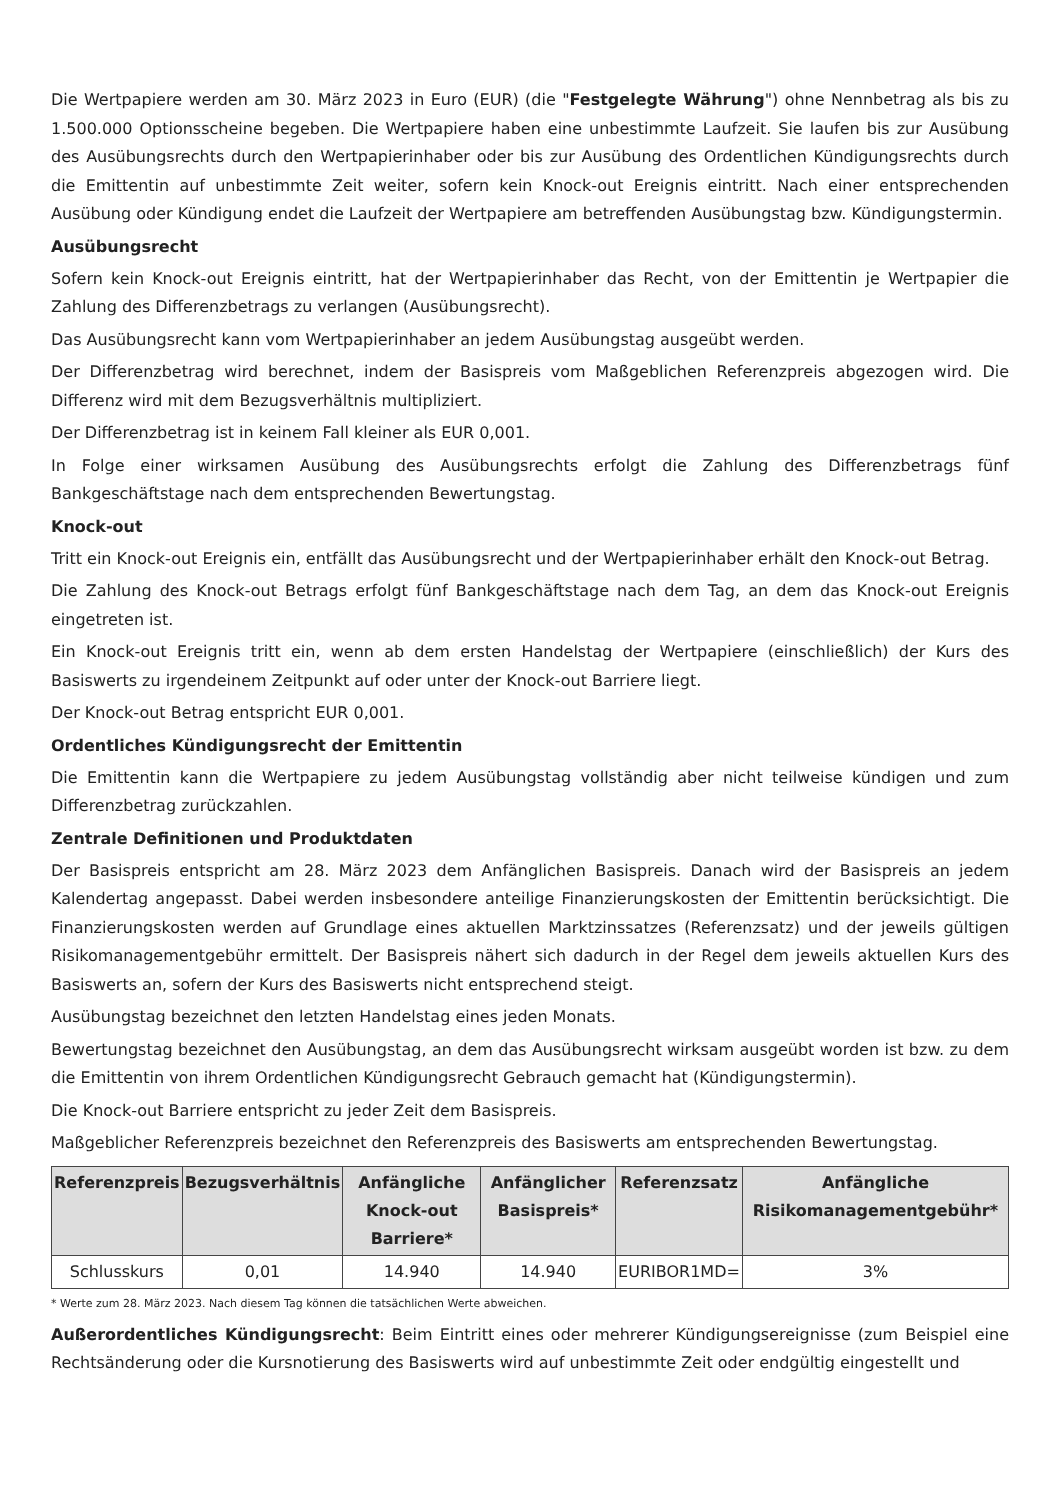Die Wertpapiere werden am 30. März 2023 in Euro (EUR) (die "Festgelegte Währung") ohne Nennbetrag als bis zu 1.500.000 Optionsscheine begeben. Die Wertpapiere haben eine unbestimmte Laufzeit. Sie laufen bis zur Ausübung des Ausübungsrechts durch den Wertpapierinhaber oder bis zur Ausübung des Ordentlichen Kündigungsrechts durch die Emittentin auf unbestimmte Zeit weiter, sofern kein Knock-out Ereignis eintritt. Nach einer entsprechenden Ausübung oder Kündigung endet die Laufzeit der Wertpapiere am betreffenden Ausübungstag bzw. Kündigungstermin.
Ausübungsrecht
Sofern kein Knock-out Ereignis eintritt, hat der Wertpapierinhaber das Recht, von der Emittentin je Wertpapier die Zahlung des Differenzbetrags zu verlangen (Ausübungsrecht).
Das Ausübungsrecht kann vom Wertpapierinhaber an jedem Ausübungstag ausgeübt werden.
Der Differenzbetrag wird berechnet, indem der Basispreis vom Maßgeblichen Referenzpreis abgezogen wird. Die Differenz wird mit dem Bezugsverhältnis multipliziert.
Der Differenzbetrag ist in keinem Fall kleiner als EUR 0,001.
In Folge einer wirksamen Ausübung des Ausübungsrechts erfolgt die Zahlung des Differenzbetrags fünf Bankgeschäftstage nach dem entsprechenden Bewertungstag.
Knock-out
Tritt ein Knock-out Ereignis ein, entfällt das Ausübungsrecht und der Wertpapierinhaber erhält den Knock-out Betrag.
Die Zahlung des Knock-out Betrags erfolgt fünf Bankgeschäftstage nach dem Tag, an dem das Knock-out Ereignis eingetreten ist.
Ein Knock-out Ereignis tritt ein, wenn ab dem ersten Handelstag der Wertpapiere (einschließlich) der Kurs des Basiswerts zu irgendeinem Zeitpunkt auf oder unter der Knock-out Barriere liegt.
Der Knock-out Betrag entspricht EUR 0,001.
Ordentliches Kündigungsrecht der Emittentin
Die Emittentin kann die Wertpapiere zu jedem Ausübungstag vollständig aber nicht teilweise kündigen und zum Differenzbetrag zurückzahlen.
Zentrale Definitionen und Produktdaten
Der Basispreis entspricht am 28. März 2023 dem Anfänglichen Basispreis. Danach wird der Basispreis an jedem Kalendertag angepasst. Dabei werden insbesondere anteilige Finanzierungskosten der Emittentin berücksichtigt. Die Finanzierungskosten werden auf Grundlage eines aktuellen Marktzinssatzes (Referenzsatz) und der jeweils gültigen Risikomanagementgebühr ermittelt. Der Basispreis nähert sich dadurch in der Regel dem jeweils aktuellen Kurs des Basiswerts an, sofern der Kurs des Basiswerts nicht entsprechend steigt.
Ausübungstag bezeichnet den letzten Handelstag eines jeden Monats.
Bewertungstag bezeichnet den Ausübungstag, an dem das Ausübungsrecht wirksam ausgeübt worden ist bzw. zu dem die Emittentin von ihrem Ordentlichen Kündigungsrecht Gebrauch gemacht hat (Kündigungstermin).
Die Knock-out Barriere entspricht zu jeder Zeit dem Basispreis.
Maßgeblicher Referenzpreis bezeichnet den Referenzpreis des Basiswerts am entsprechenden Bewertungstag.
| Referenzpreis | Bezugsverhältnis | Anfängliche Knock-out Barriere* | Anfänglicher Basispreis* | Referenzsatz | Anfängliche Risikomanagementgebühr* |
| --- | --- | --- | --- | --- | --- |
| Schlusskurs | 0,01 | 14.940 | 14.940 | EURIBOR1MD= | 3% |
* Werte zum 28. März 2023. Nach diesem Tag können die tatsächlichen Werte abweichen.
Außerordentliches Kündigungsrecht: Beim Eintritt eines oder mehrerer Kündigungsereignisse (zum Beispiel eine Rechtsänderung oder die Kursnotierung des Basiswerts wird auf unbestimmte Zeit oder endgültig eingestellt und